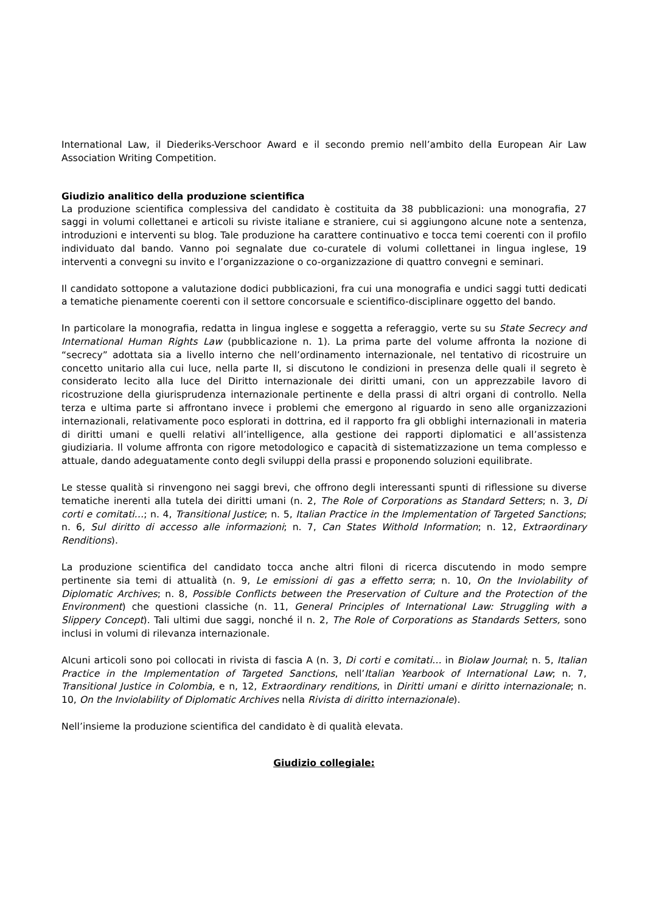International Law, il Diederiks-Verschoor Award e il secondo premio nell’ambito della European Air Law Association Writing Competition.
Giudizio analitico della produzione scientifica
La produzione scientifica complessiva del candidato è costituita da 38 pubblicazioni: una monografia, 27 saggi in volumi collettanei e articoli su riviste italiane e straniere, cui si aggiungono alcune note a sentenza, introduzioni e interventi su blog. Tale produzione ha carattere continuativo e tocca temi coerenti con il profilo individuato dal bando. Vanno poi segnalate due co-curatele di volumi collettanei in lingua inglese, 19 interventi a convegni su invito e l’organizzazione o co-organizzazione di quattro convegni e seminari.
Il candidato sottopone a valutazione dodici pubblicazioni, fra cui una monografia e undici saggi tutti dedicati a tematiche pienamente coerenti con il settore concorsuale e scientifico-disciplinare oggetto del bando.
In particolare la monografia, redatta in lingua inglese e soggetta a referaggio, verte su su State Secrecy and International Human Rights Law (pubblicazione n. 1). La prima parte del volume affronta la nozione di “secrecy” adottata sia a livello interno che nell’ordinamento internazionale, nel tentativo di ricostruire un concetto unitario alla cui luce, nella parte II, si discutono le condizioni in presenza delle quali il segreto è considerato lecito alla luce del Diritto internazionale dei diritti umani, con un apprezzabile lavoro di ricostruzione della giurisprudenza internazionale pertinente e della prassi di altri organi di controllo. Nella terza e ultima parte si affrontano invece i problemi che emergono al riguardo in seno alle organizzazioni internazionali, relativamente poco esplorati in dottrina, ed il rapporto fra gli obblighi internazionali in materia di diritti umani e quelli relativi all’intelligence, alla gestione dei rapporti diplomatici e all’assistenza giudiziaria. Il volume affronta con rigore metodologico e capacità di sistematizzazione un tema complesso e attuale, dando adeguatamente conto degli sviluppi della prassi e proponendo soluzioni equilibrate.
Le stesse qualità si rinvengono nei saggi brevi, che offrono degli interessanti spunti di riflessione su diverse tematiche inerenti alla tutela dei diritti umani (n. 2, The Role of Corporations as Standard Setters; n. 3, Di corti e comitati…; n. 4, Transitional Justice; n. 5, Italian Practice in the Implementation of Targeted Sanctions; n. 6, Sul diritto di accesso alle informazioni; n. 7, Can States Withold Information; n. 12, Extraordinary Renditions).
La produzione scientifica del candidato tocca anche altri filoni di ricerca discutendo in modo sempre pertinente sia temi di attualità (n. 9, Le emissioni di gas a effetto serra; n. 10, On the Inviolability of Diplomatic Archives; n. 8, Possible Conflicts between the Preservation of Culture and the Protection of the Environment) che questioni classiche (n. 11, General Principles of International Law: Struggling with a Slippery Concept). Tali ultimi due saggi, nonché il n. 2, The Role of Corporations as Standards Setters, sono inclusi in volumi di rilevanza internazionale.
Alcuni articoli sono poi collocati in rivista di fascia A (n. 3, Di corti e comitati… in Biolaw Journal; n. 5, Italian Practice in the Implementation of Targeted Sanctions, nell’Italian Yearbook of International Law; n. 7, Transitional Justice in Colombia, e n, 12, Extraordinary renditions, in Diritti umani e diritto internazionale; n. 10, On the Inviolability of Diplomatic Archives nella Rivista di diritto internazionale).
Nell’insieme la produzione scientifica del candidato è di qualità elevata.
Giudizio collegiale: